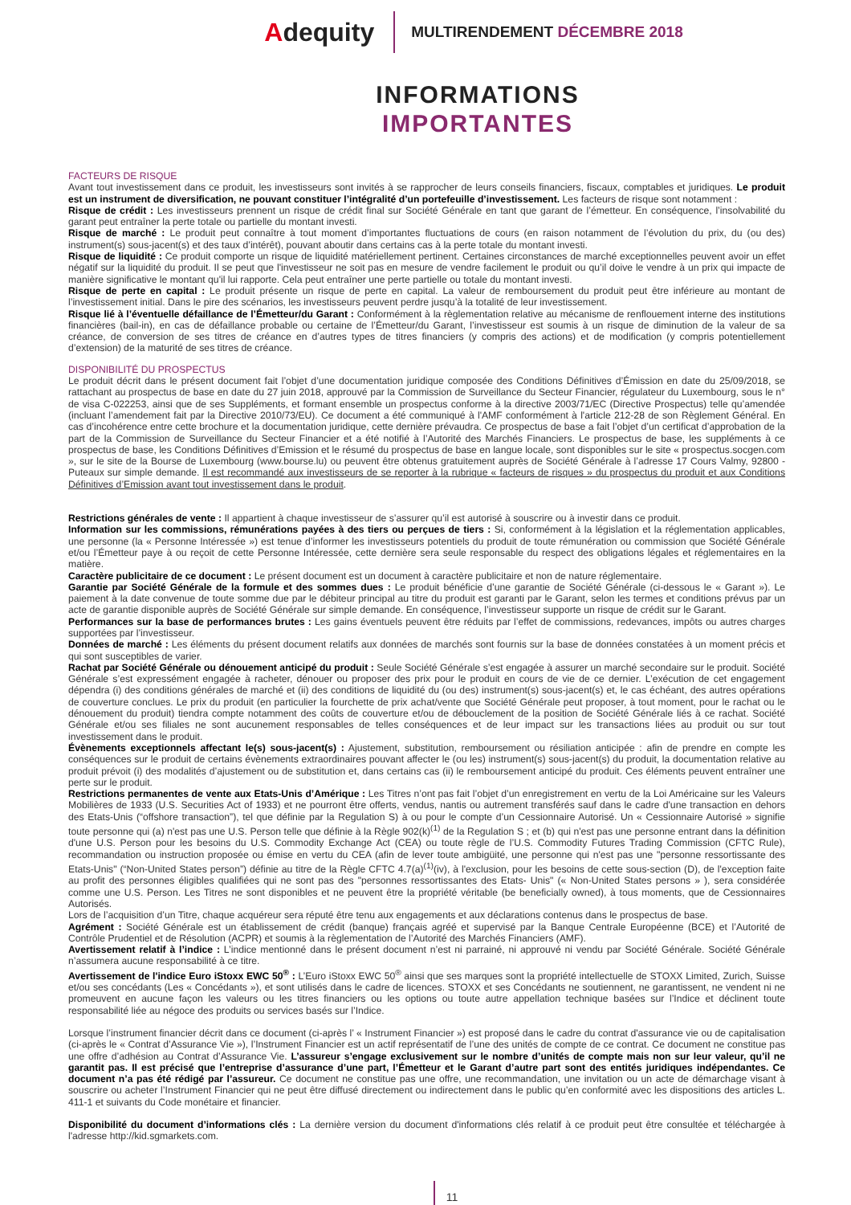Adequity
MULTIRENDEMENT DÉCEMBRE 2018
INFORMATIONS
IMPORTANTES
FACTEURS DE RISQUE
Avant tout investissement dans ce produit, les investisseurs sont invités à se rapprocher de leurs conseils financiers, fiscaux, comptables et juridiques. Le produit est un instrument de diversification, ne pouvant constituer l’intégralité d’un portefeuille d’investissement. Les facteurs de risque sont notamment :
Risque de crédit : Les investisseurs prennent un risque de crédit final sur Société Générale en tant que garant de l’émetteur. En conséquence, l’insolvabilité du garant peut entraîner la perte totale ou partielle du montant investi.
Risque de marché : Le produit peut connaître à tout moment d’importantes fluctuations de cours (en raison notamment de l’évolution du prix, du (ou des) instrument(s) sous-jacent(s) et des taux d’intérêt), pouvant aboutir dans certains cas à la perte totale du montant investi.
Risque de liquidité : Ce produit comporte un risque de liquidité matériellement pertinent. Certaines circonstances de marché exceptionnelles peuvent avoir un effet négatif sur la liquidité du produit. Il se peut que l'investisseur ne soit pas en mesure de vendre facilement le produit ou qu’il doive le vendre à un prix qui impacte de manière significative le montant qu'il lui rapporte. Cela peut entraîner une perte partielle ou totale du montant investi.
Risque de perte en capital : Le produit présente un risque de perte en capital. La valeur de remboursement du produit peut être inférieure au montant de l’investissement initial. Dans le pire des scénarios, les investisseurs peuvent perdre jusqu’à la totalité de leur investissement.
Risque lié à l’éventuelle défaillance de l’Émetteur/du Garant : Conformément à la règlementation relative au mécanisme de renflouement interne des institutions financières (bail-in), en cas de défaillance probable ou certaine de l’Émetteur/du Garant, l’investisseur est soumis à un risque de diminution de la valeur de sa créance, de conversion de ses titres de créance en d’autres types de titres financiers (y compris des actions) et de modification (y compris potentiellement d’extension) de la maturité de ses titres de créance.
DISPONIBILITÉ DU PROSPECTUS
Le produit décrit dans le présent document fait l’objet d’une documentation juridique composée des Conditions Définitives d’Émission en date du 25/09/2018, se rattachant au prospectus de base en date du 27 juin 2018, approuvé par la Commission de Surveillance du Secteur Financier, régulateur du Luxembourg, sous le n° de visa C-022253, ainsi que de ses Suppléments, et formant ensemble un prospectus conforme à la directive 2003/71/EC (Directive Prospectus) telle qu’amendée (incluant l’amendement fait par la Directive 2010/73/EU). Ce document a été communiqué à l'AMF conformément à l'article 212-28 de son Règlement Général. En cas d’incohérence entre cette brochure et la documentation juridique, cette dernière prévaudra. Ce prospectus de base a fait l’objet d’un certificat d’approbation de la part de la Commission de Surveillance du Secteur Financier et a été notifié à l’Autorité des Marchés Financiers. Le prospectus de base, les suppléments à ce prospectus de base, les Conditions Définitives d’Emission et le résumé du prospectus de base en langue locale, sont disponibles sur le site « prospectus.socgen.com », sur le site de la Bourse de Luxembourg (www.bourse.lu) ou peuvent être obtenus gratuitement auprès de Société Générale à l’adresse 17 Cours Valmy, 92800 - Puteaux sur simple demande. Il est recommandé aux investisseurs de se reporter à la rubrique « facteurs de risques » du prospectus du produit et aux Conditions Définitives d’Emission avant tout investissement dans le produit.
Restrictions générales de vente : Il appartient à chaque investisseur de s’assurer qu’il est autorisé à souscrire ou à investir dans ce produit.
Information sur les commissions, rémunérations payées à des tiers ou perçues de tiers : Si, conformément à la législation et la réglementation applicables, une personne (la « Personne Intéressée ») est tenue d’informer les investisseurs potentiels du produit de toute rémunération ou commission que Société Générale et/ou l’Émetteur paye à ou reçoit de cette Personne Intéressée, cette dernière sera seule responsable du respect des obligations légales et réglementaires en la matière.
Caractère publicitaire de ce document : Le présent document est un document à caractère publicitaire et non de nature réglementaire.
Garantie par Société Générale de la formule et des sommes dues : Le produit bénéficie d’une garantie de Société Générale (ci-dessous le « Garant »). Le paiement à la date convenue de toute somme due par le débiteur principal au titre du produit est garanti par le Garant, selon les termes et conditions prévus par un acte de garantie disponible auprès de Société Générale sur simple demande. En conséquence, l’investisseur supporte un risque de crédit sur le Garant.
Performances sur la base de performances brutes : Les gains éventuels peuvent être réduits par l’effet de commissions, redevances, impôts ou autres charges supportées par l’investisseur.
Données de marché : Les éléments du présent document relatifs aux données de marchés sont fournis sur la base de données constatées à un moment précis et qui sont susceptibles de varier.
Rachat par Société Générale ou dénouement anticipé du produit : Seule Société Générale s’est engagée à assurer un marché secondaire sur le produit. Société Générale s’est expressément engagée à racheter, dénouer ou proposer des prix pour le produit en cours de vie de ce dernier. L’exécution de cet engagement dépendra (i) des conditions générales de marché et (ii) des conditions de liquidité du (ou des) instrument(s) sous-jacent(s) et, le cas échéant, des autres opérations de couverture conclues. Le prix du produit (en particulier la fourchette de prix achat/vente que Société Générale peut proposer, à tout moment, pour le rachat ou le dénouement du produit) tiendra compte notamment des coûts de couverture et/ou de débouclement de la position de Société Générale liés à ce rachat. Société Générale et/ou ses filiales ne sont aucunement responsables de telles conséquences et de leur impact sur les transactions liées au produit ou sur tout investissement dans le produit.
Évènements exceptionnels affectant le(s) sous-jacent(s) : Ajustement, substitution, remboursement ou résiliation anticipée : afin de prendre en compte les conséquences sur le produit de certains évènements extraordinaires pouvant affecter le (ou les) instrument(s) sous-jacent(s) du produit, la documentation relative au produit prévoit (i) des modalités d’ajustement ou de substitution et, dans certains cas (ii) le remboursement anticipé du produit. Ces éléments peuvent entraîner une perte sur le produit.
Restrictions permanentes de vente aux Etats-Unis d’Amérique : Les Titres n’ont pas fait l’objet d’un enregistrement en vertu de la Loi Américaine sur les Valeurs Mobilières de 1933 (U.S. Securities Act of 1933) et ne pourront être offerts, vendus, nantis ou autrement transférés sauf dans le cadre d'une transaction en dehors des Etats-Unis (“offshore transaction”), tel que définie par la Regulation S) à ou pour le compte d’un Cessionnaire Autorisé. Un « Cessionnaire Autorisé » signifie toute personne qui (a) n'est pas une U.S. Person telle que définie à la Règle 902(k)<sup>(1)</sup> de la Regulation S ; et (b) qui n'est pas une personne entrant dans la définition d'une U.S. Person pour les besoins du U.S. Commodity Exchange Act (CEA) ou toute règle de l’U.S. Commodity Futures Trading Commission (CFTC Rule), recommandation ou instruction proposée ou émise en vertu du CEA (afin de lever toute ambigüité, une personne qui n'est pas une "personne ressortissante des Etats-Unis" (“Non-United States person”) définie au titre de la Règle CFTC 4.7(a)<sup>(1)</sup>(iv), à l'exclusion, pour les besoins de cette sous-section (D), de l'exception faite au profit des personnes éligibles qualifiées qui ne sont pas des "personnes ressortissantes des Etats- Unis" (« Non-United States persons » ), sera considérée comme une U.S. Person. Les Titres ne sont disponibles et ne peuvent être la propriété véritable (be beneficially owned), à tous moments, que de Cessionnaires Autorisés.
Lors de l’acquisition d’un Titre, chaque acquéreur sera réputé être tenu aux engagements et aux déclarations contenus dans le prospectus de base.
Agrément : Société Générale est un établissement de crédit (banque) français agréé et supervisé par la Banque Centrale Européenne (BCE) et l’Autorité de Contrôle Prudentiel et de Résolution (ACPR) et soumis à la règlementation de l’Autorité des Marchés Financiers (AMF).
Avertissement relatif à l’indice : L’indice mentionné dans le présent document n’est ni parrainé, ni approuvé ni vendu par Société Générale. Société Générale n’assumera aucune responsabilité à ce titre.
Avertissement de l'indice Euro iStoxx EWC 50<sup>®</sup> : L’Euro iStoxx EWC 50<sup>®</sup> ainsi que ses marques sont la propriété intellectuelle de STOXX Limited, Zurich, Suisse et/ou ses concédants (Les « Concédants »), et sont utilisés dans le cadre de licences. STOXX et ses Concédants ne soutiennent, ne garantissent, ne vendent ni ne promeuvent en aucune façon les valeurs ou les titres financiers ou les options ou toute autre appellation technique basées sur l’Indice et déclinent toute responsabilité liée au négoce des produits ou services basés sur l’Indice.
Lorsque l’instrument financier décrit dans ce document (ci-après l’ « Instrument Financier ») est proposé dans le cadre du contrat d'assurance vie ou de capitalisation (ci-après le « Contrat d’Assurance Vie »), l’Instrument Financier est un actif représentatif de l’une des unités de compte de ce contrat. Ce document ne constitue pas une offre d’adhésion au Contrat d’Assurance Vie. L’assureur s’engage exclusivement sur le nombre d’unités de compte mais non sur leur valeur, qu’il ne garantit pas. Il est précisé que l’entreprise d’assurance d’une part, l’Émetteur et le Garant d’autre part sont des entités juridiques indépendantes. Ce document n’a pas été rédigé par l’assureur. Ce document ne constitue pas une offre, une recommandation, une invitation ou un acte de démarchage visant à souscrire ou acheter l’Instrument Financier qui ne peut être diffusé directement ou indirectement dans le public qu’en conformité avec les dispositions des articles L. 411-1 et suivants du Code monétaire et financier.
Disponibilité du document d’informations clés : La dernière version du document d'informations clés relatif à ce produit peut être consultée et téléchargée à l'adresse http://kid.sgmarkets.com.
11